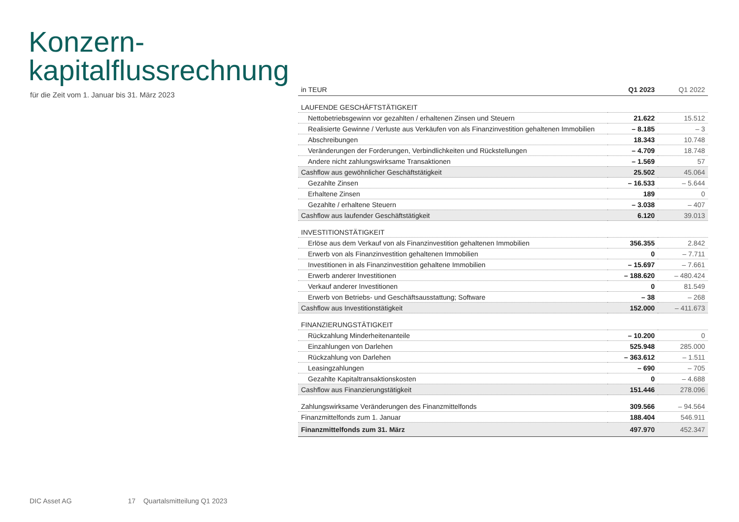Konzern-
kapitalflussrechnung
für die Zeit vom 1. Januar bis 31. März 2023
| in TEUR | Q1 2023 | Q1 2022 |
| --- | --- | --- |
| LAUFENDE GESCHÄFTSTÄTIGKEIT | | |
| Nettobetriebsgewinn vor gezahlten / erhaltenen Zinsen und Steuern | 21.622 | 15.512 |
| Realisierte Gewinne / Verluste aus Verkäufen von als Finanzinvestition gehaltenen Immobilien | – 8.185 | – 3 |
| Abschreibungen | 18.343 | 10.748 |
| Veränderungen der Forderungen, Verbindlichkeiten und Rückstellungen | – 4.709 | 18.748 |
| Andere nicht zahlungswirksame Transaktionen | – 1.569 | 57 |
| Cashflow aus gewöhnlicher Geschäftstätigkeit | 25.502 | 45.064 |
| Gezahlte Zinsen | – 16.533 | – 5.644 |
| Erhaltene Zinsen | 189 | 0 |
| Gezahlte / erhaltene Steuern | – 3.038 | – 407 |
| Cashflow aus laufender Geschäftstätigkeit | 6.120 | 39.013 |
| INVESTITIONSTÄTIGKEIT | | |
| Erlöse aus dem Verkauf von als Finanzinvestition gehaltenen Immobilien | 356.355 | 2.842 |
| Erwerb von als Finanzinvestition gehaltenen Immobilien | 0 | – 7.711 |
| Investitionen in als Finanzinvestition gehaltene Immobilien | – 15.697 | – 7.661 |
| Erwerb anderer Investitionen | – 188.620 | – 480.424 |
| Verkauf anderer Investitionen | 0 | 81.549 |
| Erwerb von Betriebs- und Geschäftsausstattung; Software | – 38 | – 268 |
| Cashflow aus Investitionstätigkeit | 152.000 | – 411.673 |
| FINANZIERUNGSTÄTIGKEIT | | |
| Rückzahlung Minderheitenanteile | – 10.200 | 0 |
| Einzahlungen von Darlehen | 525.948 | 285.000 |
| Rückzahlung von Darlehen | – 363.612 | – 1.511 |
| Leasingzahlungen | – 690 | – 705 |
| Gezahlte Kapitaltransaktionskosten | 0 | – 4.688 |
| Cashflow aus Finanzierungstätigkeit | 151.446 | 278.096 |
| Zahlungswirksame Veränderungen des Finanzmittelfonds | 309.566 | – 94.564 |
| Finanzmittelfonds zum 1. Januar | 188.404 | 546.911 |
| Finanzmittelfonds zum 31. März | 497.970 | 452.347 |
DIC Asset AG 17 Quartalsmitteilung Q1 2023